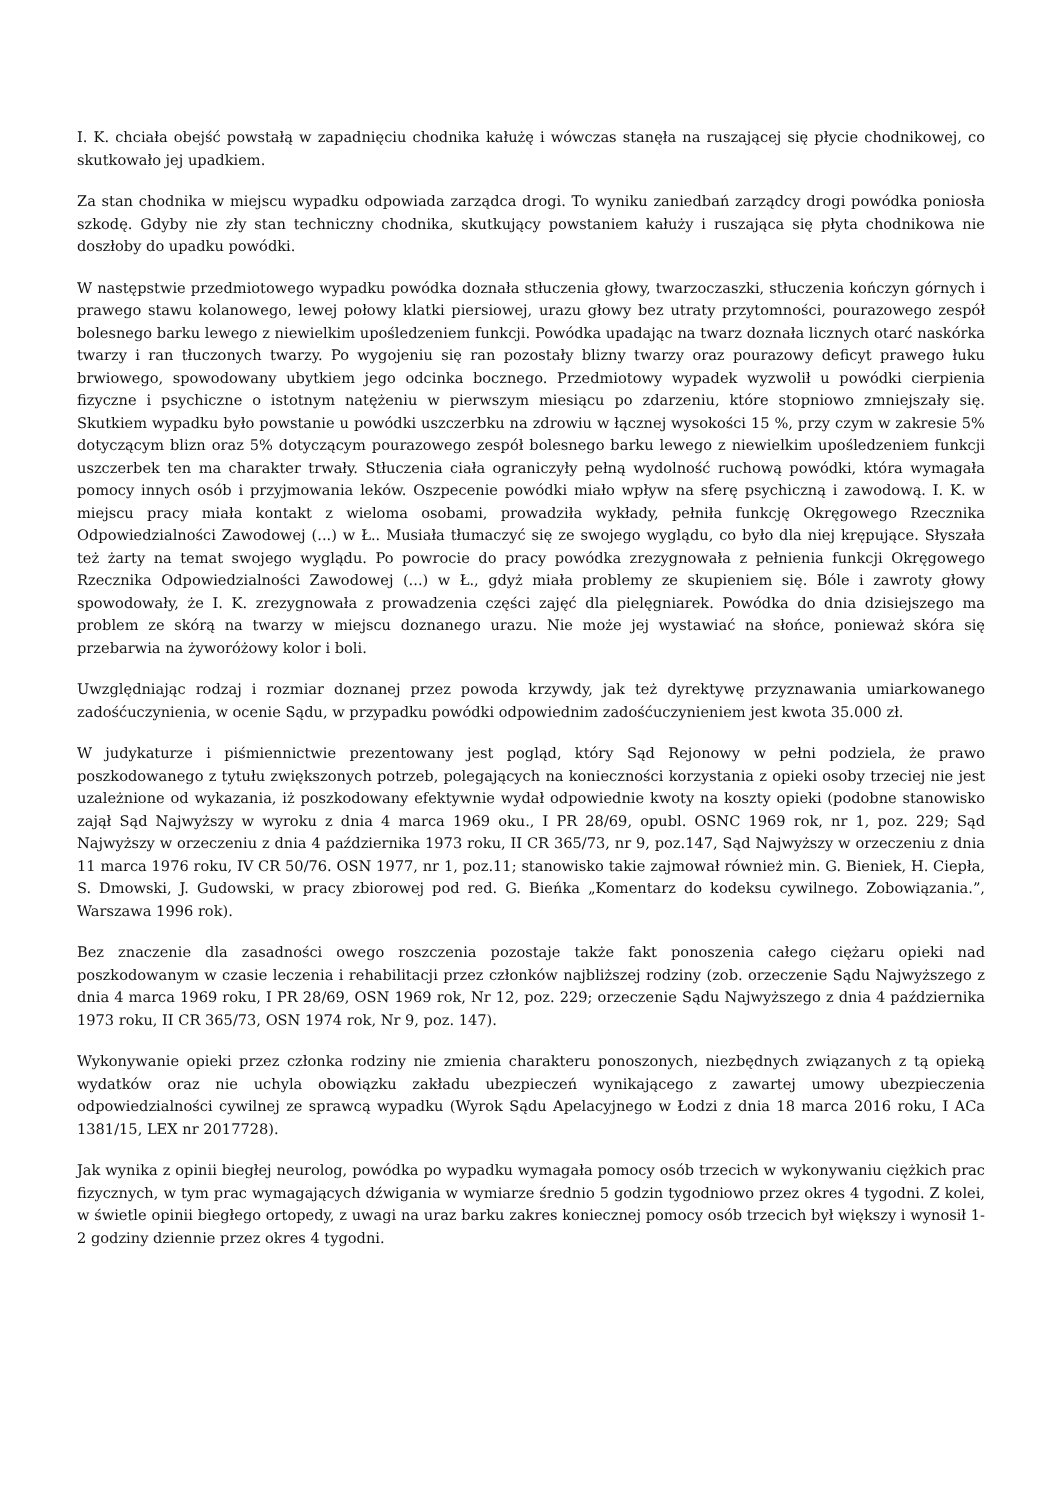I. K. chciała obejść powstałą w zapadnięciu chodnika kałużę i wówczas stanęła na ruszającej się płycie chodnikowej, co skutkowało jej upadkiem.
Za stan chodnika w miejscu wypadku odpowiada zarządca drogi. To wyniku zaniedbań zarządcy drogi powódka poniosła szkodę. Gdyby nie zły stan techniczny chodnika, skutkujący powstaniem kałuży i ruszająca się płyta chodnikowa nie doszłoby do upadku powódki.
W następstwie przedmiotowego wypadku powódka doznała stłuczenia głowy, twarzoczaszki, stłuczenia kończyn górnych i prawego stawu kolanowego, lewej połowy klatki piersiowej, urazu głowy bez utraty przytomności, pourazowego zespół bolesnego barku lewego z niewielkim upośledzeniem funkcji. Powódka upadając na twarz doznała licznych otarć naskórka twarzy i ran tłuczonych twarzy. Po wygojeniu się ran pozostały blizny twarzy oraz pourazowy deficyt prawego łuku brwiowego, spowodowany ubytkiem jego odcinka bocznego. Przedmiotowy wypadek wyzwolił u powódki cierpienia fizyczne i psychiczne o istotnym natężeniu w pierwszym miesiącu po zdarzeniu, które stopniowo zmniejszały się. Skutkiem wypadku było powstanie u powódki uszczerbku na zdrowiu w łącznej wysokości 15 %, przy czym w zakresie 5% dotyczącym blizn oraz 5% dotyczącym pourazowego zespół bolesnego barku lewego z niewielkim upośledzeniem funkcji uszczerbek ten ma charakter trwały. Stłuczenia ciała ograniczyły pełną wydolność ruchową powódki, która wymagała pomocy innych osób i przyjmowania leków. Oszpecenie powódki miało wpływ na sferę psychiczną i zawodową. I. K. w miejscu pracy miała kontakt z wieloma osobami, prowadziła wykłady, pełniła funkcję Okręgowego Rzecznika Odpowiedzialności Zawodowej (...) w Ł.. Musiała tłumaczyć się ze swojego wyglądu, co było dla niej krępujące. Słyszała też żarty na temat swojego wyglądu. Po powrocie do pracy powódka zrezygnowała z pełnienia funkcji Okręgowego Rzecznika Odpowiedzialności Zawodowej (...) w Ł., gdyż miała problemy ze skupieniem się. Bóle i zawroty głowy spowodowały, że I. K. zrezygnowała z prowadzenia części zajęć dla pielęgniarek. Powódka do dnia dzisiejszego ma problem ze skórą na twarzy w miejscu doznanego urazu. Nie może jej wystawiać na słońce, ponieważ skóra się przebarwia na żyworóżowy kolor i boli.
Uwzględniając rodzaj i rozmiar doznanej przez powoda krzywdy, jak też dyrektywę przyznawania umiarkowanego zadośćuczynienia, w ocenie Sądu, w przypadku powódki odpowiednim zadośćuczynieniem jest kwota 35.000 zł.
W judykaturze i piśmiennictwie prezentowany jest pogląd, który Sąd Rejonowy w pełni podziela, że prawo poszkodowanego z tytułu zwiększonych potrzeb, polegających na konieczności korzystania z opieki osoby trzeciej nie jest uzależnione od wykazania, iż poszkodowany efektywnie wydał odpowiednie kwoty na koszty opieki (podobne stanowisko zajął Sąd Najwyższy w wyroku z dnia 4 marca 1969 oku., I PR 28/69, opubl. OSNC 1969 rok, nr 1, poz. 229; Sąd Najwyższy w orzeczeniu z dnia 4 października 1973 roku, II CR 365/73, nr 9, poz.147, Sąd Najwyższy w orzeczeniu z dnia 11 marca 1976 roku, IV CR 50/76. OSN 1977, nr 1, poz.11; stanowisko takie zajmował również min. G. Bieniek, H. Ciepła, S. Dmowski, J. Gudowski, w pracy zbiorowej pod red. G. Bieńka „Komentarz do kodeksu cywilnego. Zobowiązania.”, Warszawa 1996 rok).
Bez znaczenie dla zasadności owego roszczenia pozostaje także fakt ponoszenia całego ciężaru opieki nad poszkodowanym w czasie leczenia i rehabilitacji przez członków najbliższej rodziny (zob. orzeczenie Sądu Najwyższego z dnia 4 marca 1969 roku, I PR 28/69, OSN 1969 rok, Nr 12, poz. 229; orzeczenie Sądu Najwyższego z dnia 4 października 1973 roku, II CR 365/73, OSN 1974 rok, Nr 9, poz. 147).
Wykonywanie opieki przez członka rodziny nie zmienia charakteru ponoszonych, niezbędnych związanych z tą opieką wydatków oraz nie uchyla obowiązku zakładu ubezpieczeń wynikającego z zawartej umowy ubezpieczenia odpowiedzialności cywilnej ze sprawcą wypadku (Wyrok Sądu Apelacyjnego w Łodzi z dnia 18 marca 2016 roku, I ACa 1381/15, LEX nr 2017728).
Jak wynika z opinii biegłej neurolog, powódka po wypadku wymagała pomocy osób trzecich w wykonywaniu ciężkich prac fizycznych, w tym prac wymagających dźwigania w wymiarze średnio 5 godzin tygodniowo przez okres 4 tygodni. Z kolei, w świetle opinii biegłego ortopedy, z uwagi na uraz barku zakres koniecznej pomocy osób trzecich był większy i wynosił 1-2 godziny dziennie przez okres 4 tygodni.